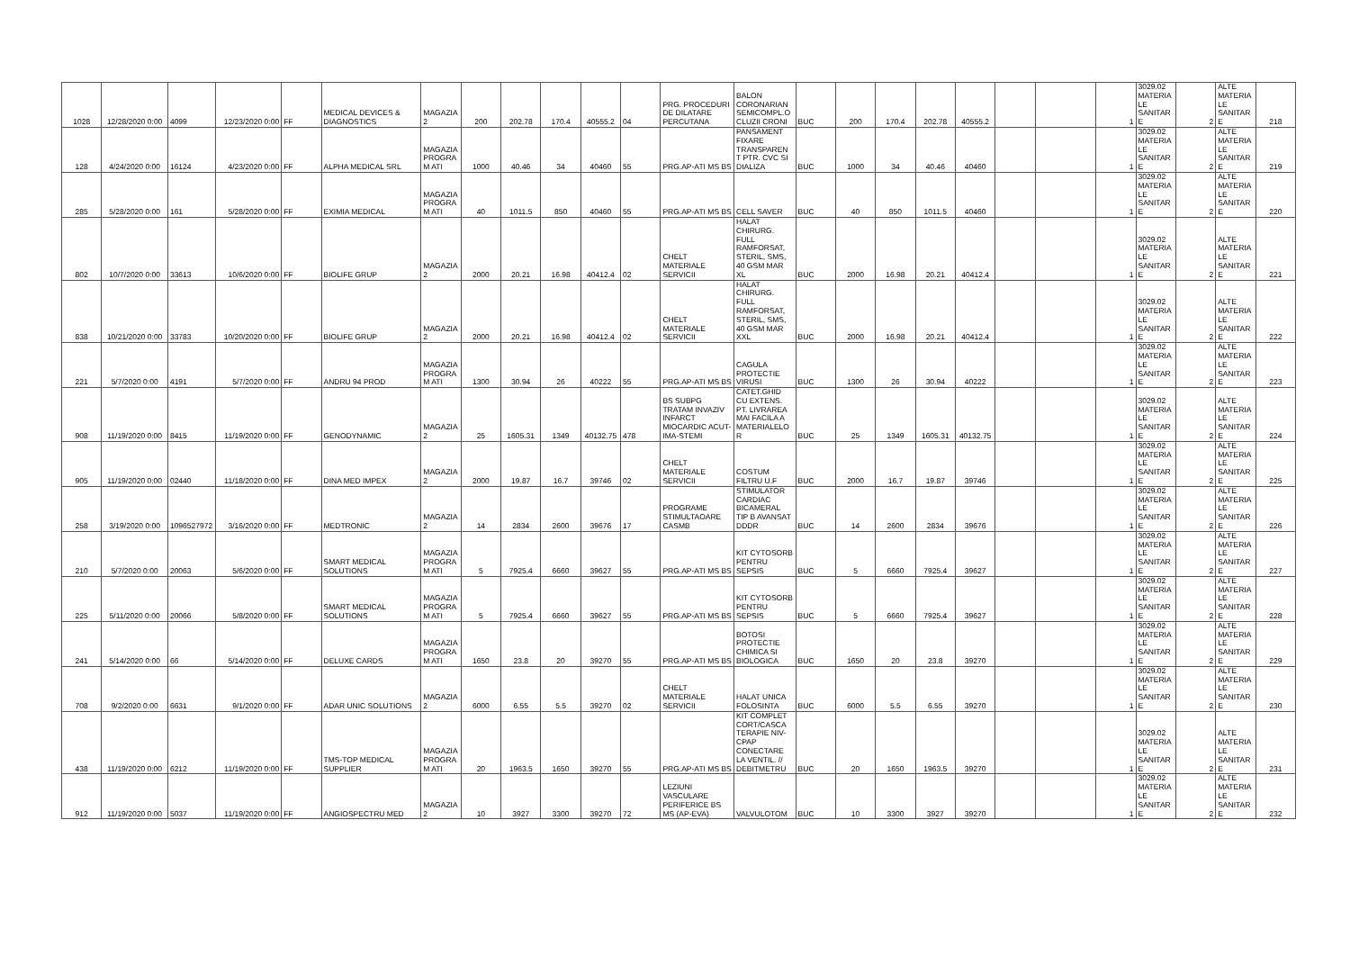| 1028 | 12/28/2020 0:00 | 4099 | 12/23/2020 0:00 | FF | MEDICAL DEVICES & DIAGNOSTICS | MAGAZIA 2 | 200 | 202.78 | 170.4 | 40555.2 | 04 | PRG. PROCEDURI DE DILATARE PERCUTANA | BALON CORONARIAN SEMICOMPL.O CLUZII CRONI | BUC | 200 | 170.4 | 202.78 | 40555.2 | | | 1 | 3029.02 MATERIA LE SANITAR E | 2 | ALTE MATERIA LE SANITAR E | 218 |
| 128 | 4/24/2020 0:00 | 16124 | 4/23/2020 0:00 | FF | ALPHA MEDICAL SRL | MAGAZIA PROGRA M ATI | 1000 | 40.46 | 34 | 40460 | 55 | PRG.AP-ATI MS BS | PANSAMENT FIXARE TRANSPAREN T PTR. CVC SI DIALIZA | BUC | 1000 | 34 | 40.46 | 40460 | | | 1 | 3029.02 MATERIA LE SANITAR E | 2 | ALTE MATERIA LE SANITAR E | 219 |
| 285 | 5/28/2020 0:00 | 161 | 5/28/2020 0:00 | FF | EXIMIA MEDICAL | MAGAZIA PROGRA M ATI | 40 | 1011.5 | 850 | 40460 | 55 | PRG.AP-ATI MS BS | CELL SAVER | BUC | 40 | 850 | 1011.5 | 40460 | | | 1 | 3029.02 MATERIA LE SANITAR E | 2 | ALTE MATERIA LE SANITAR E | 220 |
| 802 | 10/7/2020 0:00 | 33613 | 10/6/2020 0:00 | FF | BIOLIFE GRUP | MAGAZIA 2 | 2000 | 20.21 | 16.98 | 40412.4 | 02 | CHELT MATERIALE SERVICII | HALAT CHIRURG. FULL RAMFORSAT, STERIL, SMS, 40 GSM MAR XL | BUC | 2000 | 16.98 | 20.21 | 40412.4 | | | 1 | 3029.02 MATERIA LE SANITAR E | 2 | ALTE MATERIA LE SANITAR E | 221 |
| 838 | 10/21/2020 0:00 | 33783 | 10/20/2020 0:00 | FF | BIOLIFE GRUP | MAGAZIA 2 | 2000 | 20.21 | 16.98 | 40412.4 | 02 | CHELT MATERIALE SERVICII | HALAT CHIRURG. FULL RAMFORSAT, STERIL, SMS, 40 GSM MAR XXL | BUC | 2000 | 16.98 | 20.21 | 40412.4 | | | 1 | 3029.02 MATERIA LE SANITAR E | 2 | ALTE MATERIA LE SANITAR E | 222 |
| 221 | 5/7/2020 0:00 | 4191 | 5/7/2020 0:00 | FF | ANDRU 94 PROD | MAGAZIA PROGRA M ATI | 1300 | 30.94 | 26 | 40222 | 55 | PRG.AP-ATI MS BS | CAGULA PROTECTIE VIRUSI | BUC | 1300 | 26 | 30.94 | 40222 | | | 1 | 3029.02 MATERIA LE SANITAR E | 2 | ALTE MATERIA LE SANITAR E | 223 |
| 908 | 11/19/2020 0:00 | 8415 | 11/19/2020 0:00 | FF | GENODYNAMIC | MAGAZIA 2 | 25 | 1605.31 | 1349 | 40132.75 | 478 | BS SUBPG TRATAM INVAZIV INFARCT MIOCARDIC ACUT-IMA-STEMI | CATET.GHID CU EXTENS. PT. LIVRAREA MAI FACILA A MATERIALELO R | BUC | 25 | 1349 | 1605.31 | 40132.75 | | | 1 | 3029.02 MATERIA LE SANITAR E | 2 | ALTE MATERIA LE SANITAR E | 224 |
| 905 | 11/19/2020 0:00 | 02440 | 11/18/2020 0:00 | FF | DINA MED IMPEX | MAGAZIA 2 | 2000 | 19.87 | 16.7 | 39746 | 02 | CHELT MATERIALE SERVICII | COSTUM FILTRU U.F | BUC | 2000 | 16.7 | 19.87 | 39746 | | | 1 | 3029.02 MATERIA LE SANITAR E | 2 | ALTE MATERIA LE SANITAR E | 225 |
| 258 | 3/19/2020 0:00 | 1096527972 | 3/16/2020 0:00 | FF | MEDTRONIC | MAGAZIA 2 | 14 | 2834 | 2600 | 39676 | 17 | PROGRAME STIMULTAOARE CASMB | STIMULATOR CARDIAC BICAMERAL TIP B AVANSAT DDDR | BUC | 14 | 2600 | 2834 | 39676 | | | 1 | 3029.02 MATERIA LE SANITAR E | 2 | ALTE MATERIA LE SANITAR E | 226 |
| 210 | 5/7/2020 0:00 | 20063 | 5/6/2020 0:00 | FF | SMART MEDICAL SOLUTIONS | MAGAZIA PROGRA M ATI | 5 | 7925.4 | 6660 | 39627 | 55 | PRG.AP-ATI MS BS | KIT CYTOSORB PENTRU SEPSIS | BUC | 5 | 6660 | 7925.4 | 39627 | | | 1 | 3029.02 MATERIA LE SANITAR E | 2 | ALTE MATERIA LE SANITAR E | 227 |
| 225 | 5/11/2020 0:00 | 20066 | 5/8/2020 0:00 | FF | SMART MEDICAL SOLUTIONS | MAGAZIA PROGRA M ATI | 5 | 7925.4 | 6660 | 39627 | 55 | PRG.AP-ATI MS BS | KIT CYTOSORB PENTRU SEPSIS | BUC | 5 | 6660 | 7925.4 | 39627 | | | 1 | 3029.02 MATERIA LE SANITAR E | 2 | ALTE MATERIA LE SANITAR E | 228 |
| 241 | 5/14/2020 0:00 | 66 | 5/14/2020 0:00 | FF | DELUXE CARDS | MAGAZIA PROGRA M ATI | 1650 | 23.8 | 20 | 39270 | 55 | PRG.AP-ATI MS BS | BOTOSI PROTECTIE CHIMICA SI BIOLOGICA | BUC | 1650 | 20 | 23.8 | 39270 | | | 1 | 3029.02 MATERIA LE SANITAR E | 2 | ALTE MATERIA LE SANITAR E | 229 |
| 708 | 9/2/2020 0:00 | 6631 | 9/1/2020 0:00 | FF | ADAR UNIC SOLUTIONS | MAGAZIA 2 | 6000 | 6.55 | 5.5 | 39270 | 02 | CHELT MATERIALE SERVICII | HALAT UNICA FOLOSINTA | BUC | 6000 | 5.5 | 6.55 | 39270 | | | 1 | 3029.02 MATERIA LE SANITAR E | 2 | ALTE MATERIA LE SANITAR E | 230 |
| 438 | 11/19/2020 0:00 | 6212 | 11/19/2020 0:00 | FF | TMS-TOP MEDICAL SUPPLIER | MAGAZIA PROGRA M ATI | 20 | 1963.5 | 1650 | 39270 | 55 | PRG.AP-ATI MS BS | KIT COMPLET CORT/CASCA TERAPIE NIV-CPAP CONECTARE LA VENTIL. // DEBITMETRU | BUC | 20 | 1650 | 1963.5 | 39270 | | | 1 | 3029.02 MATERIA LE SANITAR E | 2 | ALTE MATERIA LE SANITAR E | 231 |
| 912 | 11/19/2020 0:00 | 5037 | 11/19/2020 0:00 | FF | ANGIOSPECTRU MED | MAGAZIA 2 | 10 | 3927 | 3300 | 39270 | 72 | LEZIUNI VASCULARE PERIFERICE BS MS (AP-EVA) | VALVULOTOM | BUC | 10 | 3300 | 3927 | 39270 | | | 1 | 3029.02 MATERIA LE SANITAR E | 2 | ALTE MATERIA LE SANITAR E | 232 |